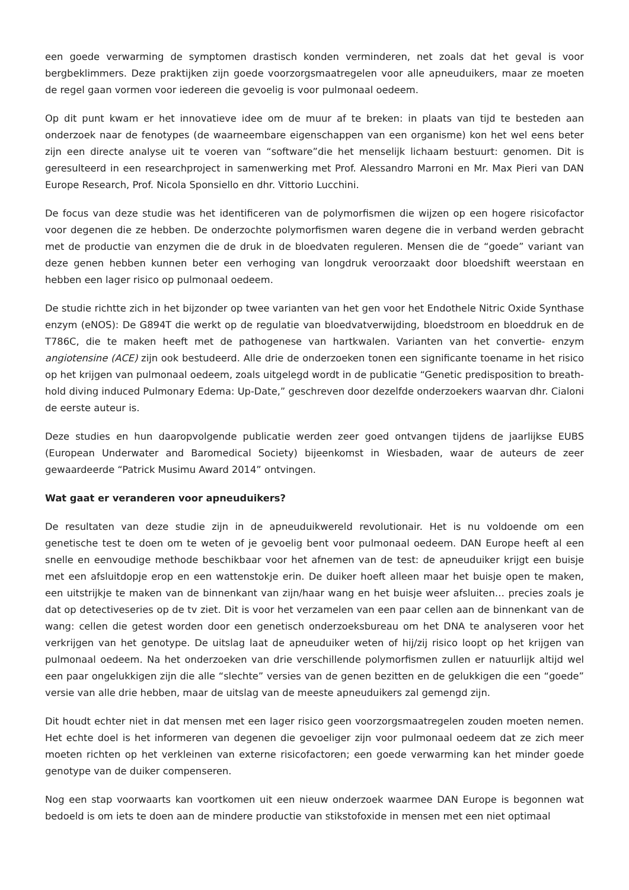een goede verwarming de symptomen drastisch konden verminderen, net zoals dat het geval is voor bergbeklimmers. Deze praktijken zijn goede voorzorgsmaatregelen voor alle apneuduikers, maar ze moeten de regel gaan vormen voor iedereen die gevoelig is voor pulmonaal oedeem.
Op dit punt kwam er het innovatieve idee om de muur af te breken: in plaats van tijd te besteden aan onderzoek naar de fenotypes (de waarneembare eigenschappen van een organisme) kon het wel eens beter zijn een directe analyse uit te voeren van “software”die het menselijk lichaam bestuurt: genomen. Dit is geresulteerd in een researchproject in samenwerking met Prof. Alessandro Marroni en Mr. Max Pieri van DAN Europe Research, Prof. Nicola Sponsiello en dhr. Vittorio Lucchini.
De focus van deze studie was het identificeren van de polymorfismen die wijzen op een hogere risicofactor voor degenen die ze hebben. De onderzochte polymorfismen waren degene die in verband werden gebracht met de productie van enzymen die de druk in de bloedvaten reguleren. Mensen die de “goede” variant van deze genen hebben kunnen beter een verhoging van longdruk veroorzaakt door bloedshift weerstaan en hebben een lager risico op pulmonaal oedeem.
De studie richtte zich in het bijzonder op twee varianten van het gen voor het Endothele Nitric Oxide Synthase enzym (eNOS): De G894T die werkt op de regulatie van bloedvatverwijding, bloedstroom en bloeddruk en de T786C, die te maken heeft met de pathogenese van hartkwalen. Varianten van het convertie- enzym angiotensine (ACE) zijn ook bestudeerd. Alle drie de onderzoeken tonen een significante toename in het risico op het krijgen van pulmonaal oedeem, zoals uitgelegd wordt in de publicatie “Genetic predisposition to breath-hold diving induced Pulmonary Edema: Up-Date,” geschreven door dezelfde onderzoekers waarvan dhr. Cialoni de eerste auteur is.
Deze studies en hun daaropvolgende publicatie werden zeer goed ontvangen tijdens de jaarlijkse EUBS (European Underwater and Baromedical Society) bijeenkomst in Wiesbaden, waar de auteurs de zeer gewaardeerde “Patrick Musimu Award 2014” ontvingen.
Wat gaat er veranderen voor apneuduikers?
De resultaten van deze studie zijn in de apneuduikwereld revolutionair. Het is nu voldoende om een genetische test te doen om te weten of je gevoelig bent voor pulmonaal oedeem. DAN Europe heeft al een snelle en eenvoudige methode beschikbaar voor het afnemen van de test: de apneuduiker krijgt een buisje met een afsluitdopje erop en een wattenstokje erin. De duiker hoeft alleen maar het buisje open te maken, een uitstrijkje te maken van de binnenkant van zijn/haar wang en het buisje weer afsluiten… precies zoals je dat op detectiveseries op de tv ziet. Dit is voor het verzamelen van een paar cellen aan de binnenkant van de wang: cellen die getest worden door een genetisch onderzoeksbureau om het DNA te analyseren voor het verkrijgen van het genotype. De uitslag laat de apneuduiker weten of hij/zij risico loopt op het krijgen van pulmonaal oedeem. Na het onderzoeken van drie verschillende polymorfismen zullen er natuurlijk altijd wel een paar ongelukkigen zijn die alle “slechte” versies van de genen bezitten en de gelukkigen die een “goede” versie van alle drie hebben, maar de uitslag van de meeste apneuduikers zal gemengd zijn.
Dit houdt echter niet in dat mensen met een lager risico geen voorzorgsmaatregelen zouden moeten nemen. Het echte doel is het informeren van degenen die gevoeliger zijn voor pulmonaal oedeem dat ze zich meer moeten richten op het verkleinen van externe risicofactoren; een goede verwarming kan het minder goede genotype van de duiker compenseren.
Nog een stap voorwaarts kan voortkomen uit een nieuw onderzoek waarmee DAN Europe is begonnen wat bedoeld is om iets te doen aan de mindere productie van stikstofoxide in mensen met een niet optimaal